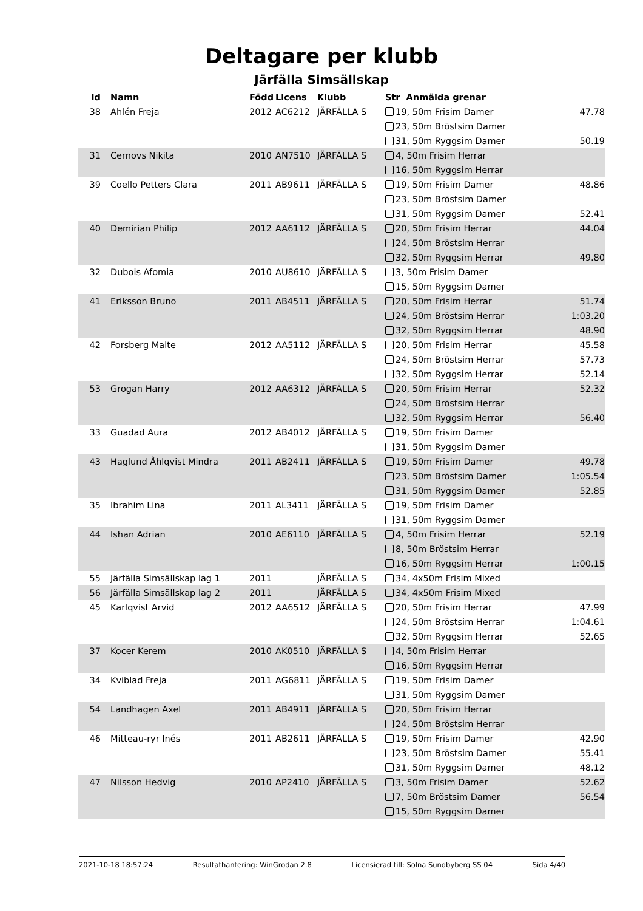Deltagare per klubb
Järfälla Simsällskap
| Id | Namn | Född | Licens | Klubb | Str Anmälda grenar | |
| --- | --- | --- | --- | --- | --- | --- |
| 38 | Ahlén Freja | 2012 | AC6212 | JÄRFÄLLA S | 19, 50m Frisim Damer | 47.78 |
| | | | | | 23, 50m Bröstsim Damer | |
| | | | | | 31, 50m Ryggsim Damer | 50.19 |
| 31 | Cernovs Nikita | 2010 | AN7510 | JÄRFÄLLA S | 4, 50m Frisim Herrar | |
| | | | | | 16, 50m Ryggsim Herrar | |
| 39 | Coello Petters Clara | 2011 | AB9611 | JÄRFÄLLA S | 19, 50m Frisim Damer | 48.86 |
| | | | | | 23, 50m Bröstsim Damer | |
| | | | | | 31, 50m Ryggsim Damer | 52.41 |
| 40 | Demirian Philip | 2012 | AA6112 | JÄRFÄLLA S | 20, 50m Frisim Herrar | 44.04 |
| | | | | | 24, 50m Bröstsim Herrar | |
| | | | | | 32, 50m Ryggsim Herrar | 49.80 |
| 32 | Dubois Afomia | 2010 | AU8610 | JÄRFÄLLA S | 3, 50m Frisim Damer | |
| | | | | | 15, 50m Ryggsim Damer | |
| 41 | Eriksson Bruno | 2011 | AB4511 | JÄRFÄLLA S | 20, 50m Frisim Herrar | 51.74 |
| | | | | | 24, 50m Bröstsim Herrar | 1:03.20 |
| | | | | | 32, 50m Ryggsim Herrar | 48.90 |
| 42 | Forsberg Malte | 2012 | AA5112 | JÄRFÄLLA S | 20, 50m Frisim Herrar | 45.58 |
| | | | | | 24, 50m Bröstsim Herrar | 57.73 |
| | | | | | 32, 50m Ryggsim Herrar | 52.14 |
| 53 | Grogan Harry | 2012 | AA6312 | JÄRFÄLLA S | 20, 50m Frisim Herrar | 52.32 |
| | | | | | 24, 50m Bröstsim Herrar | |
| | | | | | 32, 50m Ryggsim Herrar | 56.40 |
| 33 | Guadad Aura | 2012 | AB4012 | JÄRFÄLLA S | 19, 50m Frisim Damer | |
| | | | | | 31, 50m Ryggsim Damer | |
| 43 | Haglund Åhlqvist Mindra | 2011 | AB2411 | JÄRFÄLLA S | 19, 50m Frisim Damer | 49.78 |
| | | | | | 23, 50m Bröstsim Damer | 1:05.54 |
| | | | | | 31, 50m Ryggsim Damer | 52.85 |
| 35 | Ibrahim Lina | 2011 | AL3411 | JÄRFÄLLA S | 19, 50m Frisim Damer | |
| | | | | | 31, 50m Ryggsim Damer | |
| 44 | Ishan Adrian | 2010 | AE6110 | JÄRFÄLLA S | 4, 50m Frisim Herrar | 52.19 |
| | | | | | 8, 50m Bröstsim Herrar | |
| | | | | | 16, 50m Ryggsim Herrar | 1:00.15 |
| 55 | Järfälla Simsällskap lag 1 | 2011 | | JÄRFÄLLA S | 34, 4x50m Frisim Mixed | |
| 56 | Järfälla Simsällskap lag 2 | 2011 | | JÄRFÄLLA S | 34, 4x50m Frisim Mixed | |
| 45 | Karlqvist Arvid | 2012 | AA6512 | JÄRFÄLLA S | 20, 50m Frisim Herrar | 47.99 |
| | | | | | 24, 50m Bröstsim Herrar | 1:04.61 |
| | | | | | 32, 50m Ryggsim Herrar | 52.65 |
| 37 | Kocer Kerem | 2010 | AK0510 | JÄRFÄLLA S | 4, 50m Frisim Herrar | |
| | | | | | 16, 50m Ryggsim Herrar | |
| 34 | Kviblad Freja | 2011 | AG6811 | JÄRFÄLLA S | 19, 50m Frisim Damer | |
| | | | | | 31, 50m Ryggsim Damer | |
| 54 | Landhagen Axel | 2011 | AB4911 | JÄRFÄLLA S | 20, 50m Frisim Herrar | |
| | | | | | 24, 50m Bröstsim Herrar | |
| 46 | Mitteau-ryr Inés | 2011 | AB2611 | JÄRFÄLLA S | 19, 50m Frisim Damer | 42.90 |
| | | | | | 23, 50m Bröstsim Damer | 55.41 |
| | | | | | 31, 50m Ryggsim Damer | 48.12 |
| 47 | Nilsson Hedvig | 2010 | AP2410 | JÄRFÄLLA S | 3, 50m Frisim Damer | 52.62 |
| | | | | | 7, 50m Bröstsim Damer | 56.54 |
| | | | | | 15, 50m Ryggsim Damer | |
2021-10-18 18:57:24 Resultathantering: WinGrodan 2.8 Licensierad till: Solna Sundbyberg SS 04 Sida 4/40